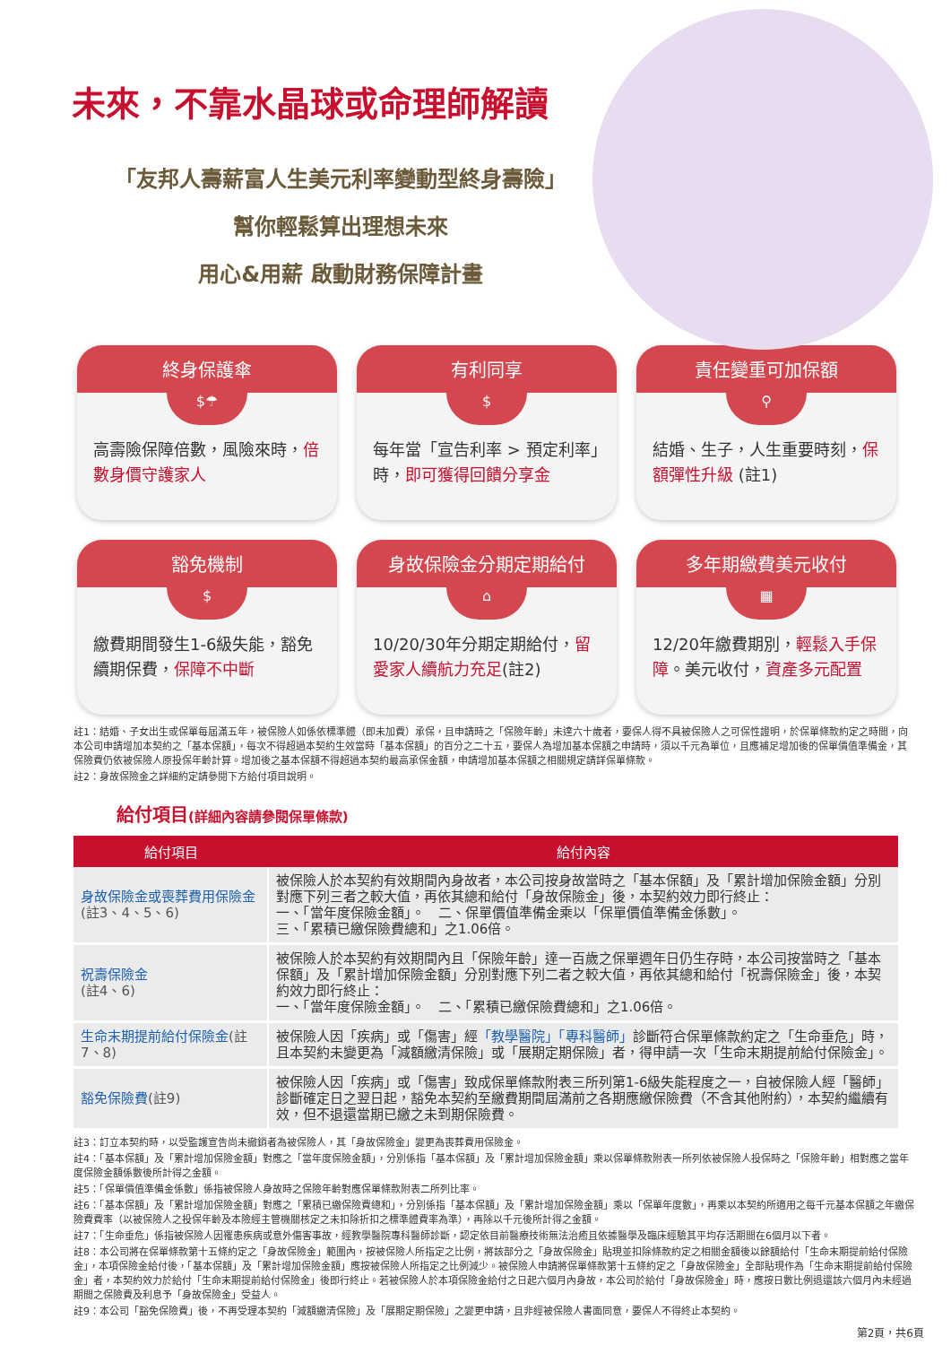未來，不靠水晶球或命理師解讀
「友邦人壽薪富人生美元利率變動型終身壽險」
幫你輕鬆算出理想未來
用心&用薪 啟動財務保障計畫
終身保護傘
$☂
高壽險保障倍數，風險來時，倍數身價守護家人
有利同享
$
每年當「宣告利率 > 預定利率」時，即可獲得回饋分享金
責任變重可加保額
⚲
結婚、生子，人生重要時刻，保額彈性升級 (註1)
豁免機制
$
繳費期間發生1-6級失能，豁免續期保費，保障不中斷
身故保險金分期定期給付
⌂
10/20/30年分期定期給付，留愛家人續航力充足(註2)
多年期繳費美元收付
▦
12/20年繳費期別，輕鬆入手保障。美元收付，資產多元配置
註1：結婚、子女出生或保單每屆滿五年，被保險人如係依標準體（即未加費）承保，且申請時之「保險年齡」未達六十歲者，要保人得不具被保險人之可保性證明，於保單條款約定之時間，向本公司申請增加本契約之「基本保額」，每次不得超過本契約生效當時「基本保額」的百分之二十五，要保人為增加基本保額之申請時，須以千元為單位，且應補足增加後的保單價值準備金，其保險費仍依被保險人原投保年齡計算。增加後之基本保額不得超過本契約最高承保金額，申請增加基本保額之相關規定請詳保單條款。
註2：身故保險金之詳細約定請參閱下方給付項目說明。
給付項目(詳細內容請參閱保單條款)
| 給付項目 | 給付內容 |
| --- | --- |
| 身故保險金或喪葬費用保險金 (註3、4、5、6) | 被保險人於本契約有效期間內身故者，本公司按身故當時之「基本保額」及「累計增加保險金額」分別對應下列三者之較大值，再依其總和給付「身故保險金」後，本契約效力即行終止： 一、「當年度保險金額」。 二、保單價值準備金乘以「保單價值準備金係數」。 三、「累積已繳保險費總和」之1.06倍。 |
| 祝壽保險金 (註4、6) | 被保險人於本契約有效期間內且「保險年齡」達一百歲之保單週年日仍生存時，本公司按當時之「基本保額」及「累計增加保險金額」分別對應下列二者之較大值，再依其總和給付「祝壽保險金」後，本契約效力即行終止： 一、「當年度保險金額」。 二、「累積已繳保險費總和」之1.06倍。 |
| 生命末期提前給付保險金 (註7、8) | 被保險人因「疾病」或「傷害」經 「教學醫院」「專科醫師」 診斷符合保單條款約定之「生命垂危」時，且本契約未變更為「減額繳清保險」或「展期定期保險」者，得申請一次「生命末期提前給付保險金」。 |
| 豁免保險費 (註9) | 被保險人因「疾病」或「傷害」致成保單條款附表三所列第1-6級失能程度之一，自被保險人經「醫師」診斷確定日之翌日起，豁免本契約至繳費期間屆滿前之各期應繳保險費（不含其他附約），本契約繼續有效，但不退還當期已繳之未到期保險費。 |
註3：訂立本契約時，以受監護宣告尚未撤銷者為被保險人，其「身故保險金」變更為喪葬費用保險金。
註4：「基本保額」及「累計增加保險金額」對應之「當年度保險金額」，分別係指「基本保額」及「累計增加保險金額」乘以保單條款附表一所列依被保險人投保時之「保險年齡」相對應之當年度保險金額係數後所計得之金額。
註5：「保單價值準備金係數」係指被保險人身故時之保險年齡對應保單條款附表二所列比率。
註6：「基本保額」及「累計增加保險金額」對應之「累積已繳保險費總和」，分別係指「基本保額」及「累計增加保險金額」乘以「保單年度數」，再乘以本契約所適用之每千元基本保額之年繳保險費費率（以被保險人之投保年齡及本險經主管機關核定之未扣除折扣之標準體費率為準），再除以千元後所計得之金額。
註7：「生命垂危」係指被保險人因罹患疾病或意外傷害事故，經教學醫院專科醫師診斷，認定依目前醫療技術無法治癒且依據醫學及臨床經驗其平均存活期間在6個月以下者。
註8：本公司將在保單條款第十五條約定之「身故保險金」範圍內，按被保險人所指定之比例，將該部分之「身故保險金」貼現並扣除條款約定之相關金額後以餘額給付「生命末期提前給付保險金」，本項保險金給付後，「基本保額」及「累計增加保險金額」應按被保險人所指定之比例減少。被保險人申請將保單條款第十五條約定之「身故保險金」全部貼現作為「生命末期提前給付保險金」者，本契約效力於給付「生命末期提前給付保險金」後即行終止。若被保險人於本項保險金給付之日起六個月內身故，本公司於給付「身故保險金」時，應按日數比例退還該六個月內未經過期間之保險費及利息予「身故保險金」受益人。
註9：本公司「豁免保險費」後，不再受理本契約「減額繳清保險」及「展期定期保險」之變更申請，且非經被保險人書面同意，要保人不得終止本契約。
第2頁，共6頁